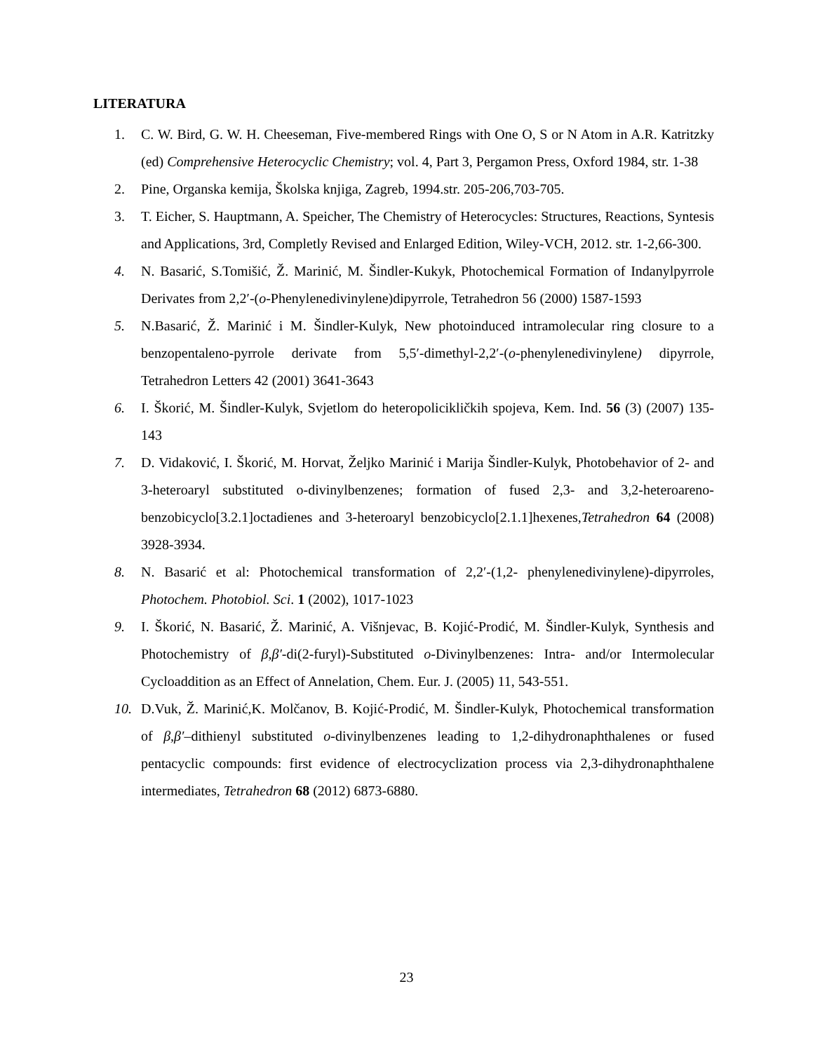LITERATURA
1. C. W. Bird, G. W. H. Cheeseman, Five-membered Rings with One O, S or N Atom in A.R. Katritzky (ed) Comprehensive Heterocyclic Chemistry; vol. 4, Part 3, Pergamon Press, Oxford 1984, str. 1-38
2. Pine, Organska kemija, Školska knjiga, Zagreb, 1994.str. 205-206,703-705.
3. T. Eicher, S. Hauptmann, A. Speicher, The Chemistry of Heterocycles: Structures, Reactions, Syntesis and Applications, 3rd, Completly Revised and Enlarged Edition, Wiley-VCH, 2012. str. 1-2,66-300.
4. N. Basarić, S.Tomišić, Ž. Marinić, M. Šindler-Kukyk, Photochemical Formation of Indanylpyrrole Derivates from 2,2′-(o-Phenylenedivinylene)dipyrrole, Tetrahedron 56 (2000) 1587-1593
5. N.Basarić, Ž. Marinić i M. Šindler-Kulyk, New photoinduced intramolecular ring closure to a benzopentaleno-pyrrole derivate from 5,5′-dimethyl-2,2′-(o-phenylenedivinylene) dipyrrole, Tetrahedron Letters 42 (2001) 3641-3643
6. I. Škorić, M. Šindler-Kulyk, Svjetlom do heteropolicikličkih spojeva, Kem. Ind. 56 (3) (2007) 135-143
7. D. Vidaković, I. Škorić, M. Horvat, Željko Marinić i Marija Šindler-Kulyk, Photobehavior of 2- and 3-heteroaryl substituted o-divinylbenzenes; formation of fused 2,3- and 3,2-heteroareno-benzobicyclo[3.2.1]octadienes and 3-heteroaryl benzobicyclo[2.1.1]hexenes,Tetrahedron 64 (2008) 3928-3934.
8. N. Basarić et al: Photochemical transformation of 2,2′-(1,2- phenylenedivinylene)-dipyrroles, Photochem. Photobiol. Sci. 1 (2002), 1017-1023
9. I. Škorić, N. Basarić, Ž. Marinić, A. Višnjevac, B. Kojić-Prodić, M. Šindler-Kulyk, Synthesis and Photochemistry of β,β′-di(2-furyl)-Substituted o-Divinylbenzenes: Intra- and/or Intermolecular Cycloaddition as an Effect of Annelation, Chem. Eur. J. (2005) 11, 543-551.
10. D.Vuk, Ž. Marinić,K. Molčanov, B. Kojić-Prodić, M. Šindler-Kulyk, Photochemical transformation of β,β′–dithienyl substituted o-divinylbenzenes leading to 1,2-dihydronaphthalenes or fused pentacyclic compounds: first evidence of electrocyclization process via 2,3-dihydronaphthalene intermediates, Tetrahedron 68 (2012) 6873-6880.
23